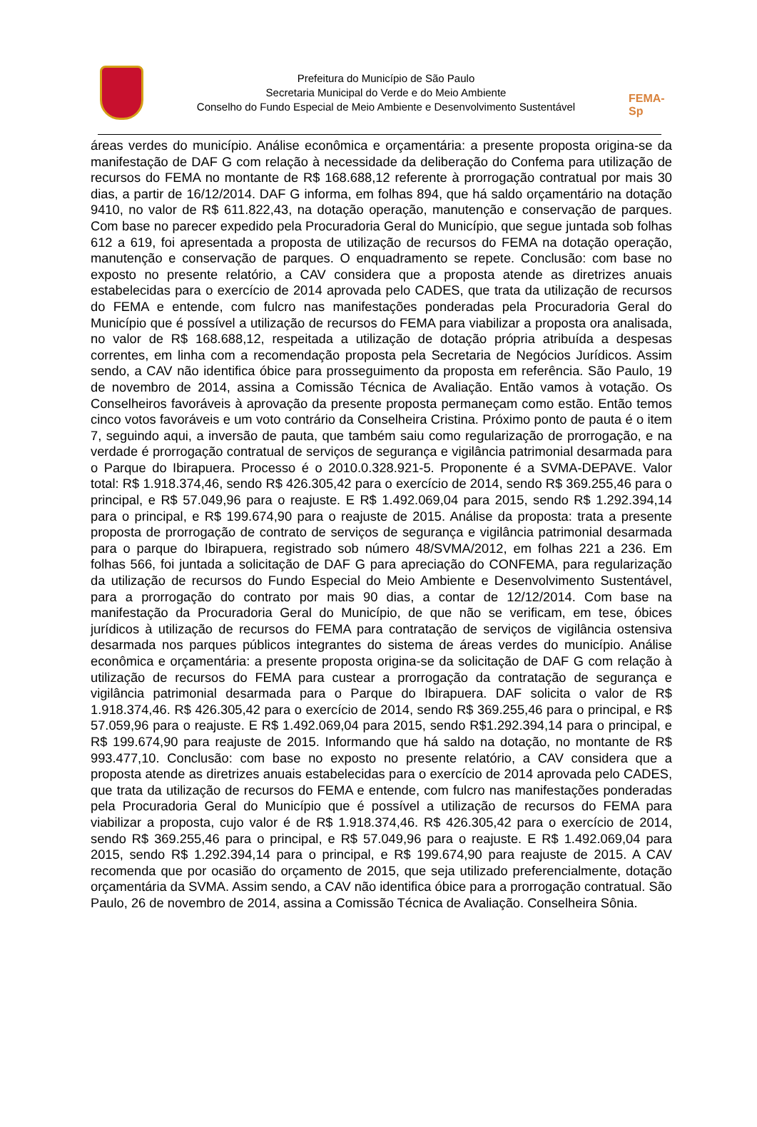Prefeitura do Município de São Paulo
Secretaria Municipal do Verde e do Meio Ambiente
Conselho do Fundo Especial de Meio Ambiente e Desenvolvimento Sustentável
FEMA-Sp
áreas verdes do município. Análise econômica e orçamentária: a presente proposta origina-se da manifestação de DAF G com relação à necessidade da deliberação do Confema para utilização de recursos do FEMA no montante de R$ 168.688,12 referente à prorrogação contratual por mais 30 dias, a partir de 16/12/2014. DAF G informa, em folhas 894, que há saldo orçamentário na dotação 9410, no valor de R$ 611.822,43, na dotação operação, manutenção e conservação de parques. Com base no parecer expedido pela Procuradoria Geral do Município, que segue juntada sob folhas 612 a 619, foi apresentada a proposta de utilização de recursos do FEMA na dotação operação, manutenção e conservação de parques. O enquadramento se repete. Conclusão: com base no exposto no presente relatório, a CAV considera que a proposta atende as diretrizes anuais estabelecidas para o exercício de 2014 aprovada pelo CADES, que trata da utilização de recursos do FEMA e entende, com fulcro nas manifestações ponderadas pela Procuradoria Geral do Município que é possível a utilização de recursos do FEMA para viabilizar a proposta ora analisada, no valor de R$ 168.688,12, respeitada a utilização de dotação própria atribuída a despesas correntes, em linha com a recomendação proposta pela Secretaria de Negócios Jurídicos. Assim sendo, a CAV não identifica óbice para prosseguimento da proposta em referência. São Paulo, 19 de novembro de 2014, assina a Comissão Técnica de Avaliação. Então vamos à votação. Os Conselheiros favoráveis à aprovação da presente proposta permaneçam como estão. Então temos cinco votos favoráveis e um voto contrário da Conselheira Cristina. Próximo ponto de pauta é o item 7, seguindo aqui, a inversão de pauta, que também saiu como regularização de prorrogação, e na verdade é prorrogação contratual de serviços de segurança e vigilância patrimonial desarmada para o Parque do Ibirapuera. Processo é o 2010.0.328.921-5. Proponente é a SVMA-DEPAVE. Valor total: R$ 1.918.374,46, sendo R$ 426.305,42 para o exercício de 2014, sendo R$ 369.255,46 para o principal, e R$ 57.049,96 para o reajuste. E R$ 1.492.069,04 para 2015, sendo R$ 1.292.394,14 para o principal, e R$ 199.674,90 para o reajuste de 2015. Análise da proposta: trata a presente proposta de prorrogação de contrato de serviços de segurança e vigilância patrimonial desarmada para o parque do Ibirapuera, registrado sob número 48/SVMA/2012, em folhas 221 a 236. Em folhas 566, foi juntada a solicitação de DAF G para apreciação do CONFEMA, para regularização da utilização de recursos do Fundo Especial do Meio Ambiente e Desenvolvimento Sustentável, para a prorrogação do contrato por mais 90 dias, a contar de 12/12/2014. Com base na manifestação da Procuradoria Geral do Município, de que não se verificam, em tese, óbices jurídicos à utilização de recursos do FEMA para contratação de serviços de vigilância ostensiva desarmada nos parques públicos integrantes do sistema de áreas verdes do município. Análise econômica e orçamentária: a presente proposta origina-se da solicitação de DAF G com relação à utilização de recursos do FEMA para custear a prorrogação da contratação de segurança e vigilância patrimonial desarmada para o Parque do Ibirapuera. DAF solicita o valor de R$ 1.918.374,46. R$ 426.305,42 para o exercício de 2014, sendo R$ 369.255,46 para o principal, e R$ 57.059,96 para o reajuste. E R$ 1.492.069,04 para 2015, sendo R$1.292.394,14 para o principal, e R$ 199.674,90 para reajuste de 2015. Informando que há saldo na dotação, no montante de R$ 993.477,10. Conclusão: com base no exposto no presente relatório, a CAV considera que a proposta atende as diretrizes anuais estabelecidas para o exercício de 2014 aprovada pelo CADES, que trata da utilização de recursos do FEMA e entende, com fulcro nas manifestações ponderadas pela Procuradoria Geral do Município que é possível a utilização de recursos do FEMA para viabilizar a proposta, cujo valor é de R$ 1.918.374,46. R$ 426.305,42 para o exercício de 2014, sendo R$ 369.255,46 para o principal, e R$ 57.049,96 para o reajuste. E R$ 1.492.069,04 para 2015, sendo R$ 1.292.394,14 para o principal, e R$ 199.674,90 para reajuste de 2015. A CAV recomenda que por ocasião do orçamento de 2015, que seja utilizado preferencialmente, dotação orçamentária da SVMA. Assim sendo, a CAV não identifica óbice para a prorrogação contratual. São Paulo, 26 de novembro de 2014, assina a Comissão Técnica de Avaliação. Conselheira Sônia.